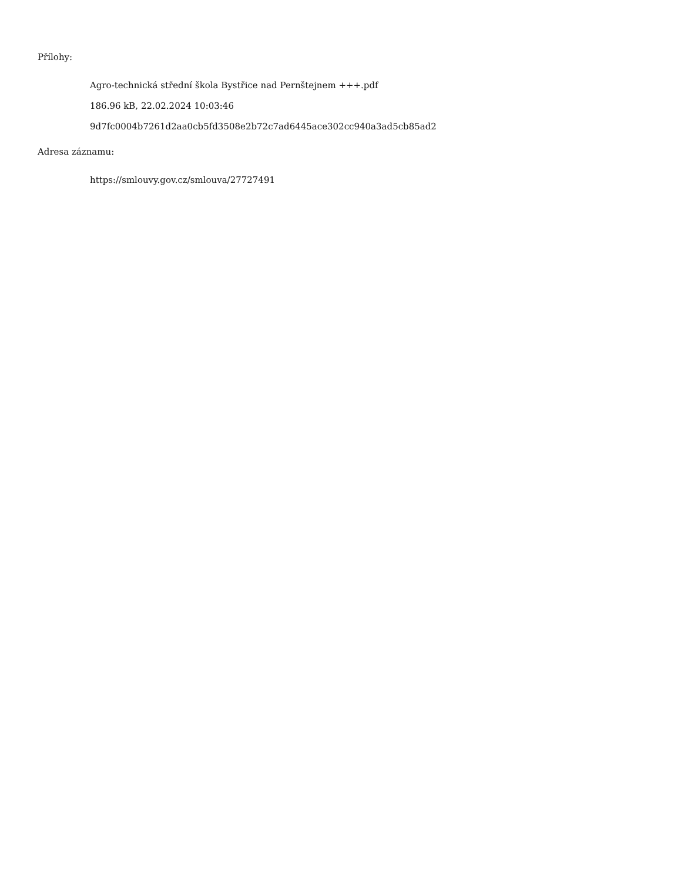Přílohy:
Agro-technická střední škola Bystřice nad Pernštejnem +++.pdf
186.96 kB, 22.02.2024 10:03:46
9d7fc0004b7261d2aa0cb5fd3508e2b72c7ad6445ace302cc940a3ad5cb85ad2
Adresa záznamu:
https://smlouvy.gov.cz/smlouva/27727491